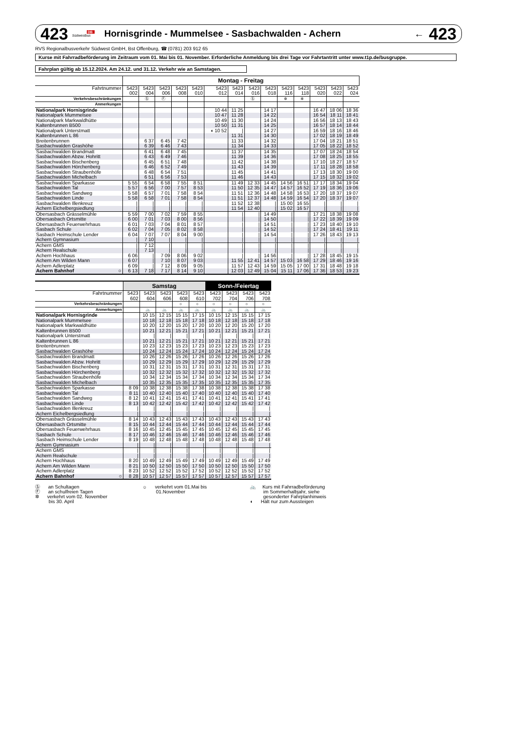423 DB
Südwestbus Hornisgrinde - Mummelsee - Sasbachwalden - Achern ← 423
RVS Regionalbusverkehr Südwest GmbH, Bst Offenburg, ☎ (0781) 203 912 65
Kurse mit Fahrradbeförderung im Zeitraum vom 01. Mai bis 01. November. Erforderliche Anmeldung bis drei Tage vor Fahrtantritt unter www.t1p.de/busgruppe.
Fahrplan gültig ab 15.12.2024. Am 24.12. und 31.12. Verkehr wie an Samstagen.
| | Montag - Freitag | | | | | | | | | | | | | |
| Fahrtnummer | 5423 002 | 5423 004 | 5423 006 | 5423 008 | 5423 010 | 5423 012 | 5423 014 | 5423 016 | 5423 018 | 5423 116 | 5423 118 | 5423 020 | 5423 022 | 5423 024 |
| Verkehrsbeschränkungen | | Ⓢ | Ⓕ | | | | | Ⓢ | | ✲ | ✲ | | | |
| Anmerkungen | | | | | | | | | | | | | | |
| Nationalpark Hornisgrinde | | | | | | 10 44 | 11 25 | | 14 17 | | | 16 47 | 18 06 | 18 36 |
| Nationalpark Mummelsee | | | | | | 10 47 | 11 28 | | 14 22 | | | 16 54 | 18 11 | 18 41 |
| Nationalpark Markwaldhütte | | | | | | 10 49 | 11 30 | | 14 24 | | | 16 56 | 18 13 | 18 43 |
| Kaltenbrunnen B500 | | | | | | 10 50 | 11 31 | | 14 25 | | | 16 57 | 18 14 | 18 44 |
| Nationalpark Unterstmatt | | | | | | ◖ 10 52 | / | | 14 27 | | | 16 59 | 18 16 | 18 46 |
| Kaltenbrunnen L 86 | | | | | | | 11 31 | | 14 30 | | | 17 02 | 18 19 | 18 49 |
| Breitenbrunnen | | 6 37 | 6 45 | 7 42 | | | 11 33 | | 14 32 | | | 17 04 | 18 21 | 18 51 |
| Sasbachwalden Grashöhe | | 6 39 | 6 46 | 7 43 | | | 11 34 | | 14 33 | | | 17 05 | 18 22 | 18 52 |
| Sasbachwalden Brandmatt | | 6 41 | 6 48 | 7 45 | | | 11 37 | | 14 35 | | | 17 07 | 18 24 | 18 54 |
| Sasbachwalden Abzw. Hohritt | | 6 43 | 6 49 | 7 46 | | | 11 39 | | 14 36 | | | 17 08 | 18 25 | 18 55 |
| Sasbachwalden Bischenberg | | 6 45 | 6 51 | 7 48 | | | 11 42 | | 14 38 | | | 17 10 | 18 27 | 18 57 |
| Sasbachwalden Hörchenberg | | 6 46 | 6 52 | 7 49 | | | 11 43 | | 14 39 | | | 17 11 | 18 28 | 18 58 |
| Sasbachwalden Straubenhöfe | | 6 48 | 6 54 | 7 51 | | | 11 45 | | 14 41 | | | 17 13 | 18 30 | 19 00 |
| Sasbachwalden Michelbach | | 6 51 | 6 56 | 7 53 | | | 11 46 | | 14 43 | | | 17 15 | 18 32 | 19 02 |
| Sasbachwalden Sparkasse | 5 55 | 6 54 | 6 58 | 7 55 | 8 51 | | 11 49 | 12 33 | 14 45 | 14 56 | 16 51 | 17 17 | 18 34 | 19 04 |
| Sasbachwalden Tal | 5 57 | 6 56 | 7 00 | 7 57 | 8 53 | | 11 50 | 12 35 | 14 47 | 14 57 | 16 52 | 17 19 | 18 36 | 19 06 |
| Sasbachwalden Sandweg | 5 58 | 6 57 | 7 01 | 7 58 | 8 54 | | 11 51 | 12 36 | 14 48 | 14 58 | 16 53 | 17 20 | 18 37 | 19 07 |
| Sasbachwalden Linde | 5 58 | 6 58 | 7 01 | 7 58 | 8 54 | | 11 51 | 12 37 | 14 48 | 14 59 | 16 54 | 17 20 | 18 37 | 19 07 |
| Sasbachwalden Illenkreuz | / | / | / | / | / | | 11 52 | 12 38 | / | 15 00 | 16 55 | / | / | / |
| Achern Eichelbergsiedlung | / | / | / | / | / | | 11 54 | 12 40 | / | 15 02 | 16 57 | / | / | / |
| Obersasbach Grässelmühle | 5 59 | 7 00 | 7 02 | 7 59 | 8 55 | | / | / | 14 49 | / | / | 17 21 | 18 38 | 19 08 |
| Obersasbach Ortsmitte | 6 00 | 7 01 | 7 03 | 8 00 | 8 56 | | / | / | 14 50 | / | / | 17 22 | 18 39 | 19 09 |
| Obersasbach Feuerwehrhaus | 6 01 | 7 03 | 7 04 | 8 01 | 8 57 | | / | / | 14 51 | / | / | 17 23 | 18 40 | 19 10 |
| Sasbach Schule | 6 02 | 7 04 | 7 05 | 8 02 | 8 58 | | / | / | 14 52 | / | / | 17 24 | 18 41 | 19 11 |
| Sasbach Heimschule Lender | 6 04 | 7 07 | 7 07 | 8 04 | 9 00 | | / | / | 14 54 | / | / | 17 26 | 18 43 | 19 13 |
| Achern Gymnasium | / | 7 10 | / | / | / | | / | / | / | / | / | / | / | / |
| Achern GMS | / | 7 12 | / | / | / | | / | / | / | / | / | / | / | / |
| Achern Realschule | / | 7 13 | / | / | / | | / | / | / | / | / | / | / | / |
| Achern Hochhaus | 6 06 | / | 7 09 | 8 06 | 9 02 | | / | / | 14 56 | / | / | 17 28 | 18 45 | 19 15 |
| Achern Am Wilden Mann | 6 07 | / | 7 10 | 8 07 | 9 03 | | 11 55 | 12 41 | 14 57 | 15 03 | 16 58 | 17 29 | 18 46 | 19 16 |
| Achern Adlerplatz | 6 09 | / | 7 12 | 8 09 | 9 05 | | 11 57 | 12 43 | 14 59 | 15 05 | 17 00 | 17 31 | 18 48 | 19 18 |
| Achern Bahnhof ○ | 6 13 | 7 18 | 7 17 | 8 14 | 9 10 | | 12 03 | 12 49 | 15 04 | 15 11 | 17 06 | 17 36 | 18 53 | 19 23 |
| | Samstag | | | | | Sonn-/Feiertag | | | |
| Fahrtnummer | 5423 602 | 5423 604 | 5423 606 | 5423 608 | 5423 610 | 5423 702 | 5423 704 | 5423 706 | 5423 708 |
| Verkehrsbeschränkungen | | | | ☼ | ☼ | ☼ | ☼ | ☼ | ☼ |
| Anmerkungen | | 🚲 | 🚲 | 🚲 | 🚲 | 🚲 | 🚲 | 🚲 | 🚲 |
| Nationalpark Hornisgrinde | | 10 15 | 12 15 | 15 15 | 17 15 | 10 15 | 12 15 | 15 15 | 17 15 |
| Nationalpark Mummelsee | | 10 18 | 12 18 | 15 18 | 17 18 | 10 18 | 12 18 | 15 18 | 17 18 |
| Nationalpark Markwaldhütte | | 10 20 | 12 20 | 15 20 | 17 20 | 10 20 | 12 20 | 15 20 | 17 20 |
| Kaltenbrunnen B500 | | 10 21 | 12 21 | 15 21 | 17 21 | 10 21 | 12 21 | 15 21 | 17 21 |
| Nationalpark Unterstmatt | | / | / | / | / | / | / | / | / |
| Kaltenbrunnen L 86 | | 10 21 | 12 21 | 15 21 | 17 21 | 10 21 | 12 21 | 15 21 | 17 21 |
| Breitenbrunnen | | 10 23 | 12 23 | 15 23 | 17 23 | 10 23 | 12 23 | 15 23 | 17 23 |
| Sasbachwalden Grashöhe | | 10 24 | 12 24 | 15 24 | 17 24 | 10 24 | 12 24 | 15 24 | 17 24 |
| Sasbachwalden Brandmatt | | 10 26 | 12 26 | 15 26 | 17 26 | 10 26 | 12 26 | 15 26 | 17 26 |
| Sasbachwalden Abzw. Hohritt | | 10 29 | 12 29 | 15 29 | 17 29 | 10 29 | 12 29 | 15 29 | 17 29 |
| Sasbachwalden Bischenberg | | 10 31 | 12 31 | 15 31 | 17 31 | 10 31 | 12 31 | 15 31 | 17 31 |
| Sasbachwalden Hörchenberg | | 10 32 | 12 32 | 15 32 | 17 32 | 10 32 | 12 32 | 15 32 | 17 32 |
| Sasbachwalden Straubenhöfe | | 10 34 | 12 34 | 15 34 | 17 34 | 10 34 | 12 34 | 15 34 | 17 34 |
| Sasbachwalden Michelbach | | 10 35 | 12 35 | 15 35 | 17 35 | 10 35 | 12 35 | 15 35 | 17 35 |
| Sasbachwalden Sparkasse | 8 09 | 10 38 | 12 38 | 15 38 | 17 38 | 10 38 | 12 38 | 15 38 | 17 38 |
| Sasbachwalden Tal | 8 11 | 10 40 | 12 40 | 15 40 | 17 40 | 10 40 | 12 40 | 15 40 | 17 40 |
| Sasbachwalden Sandweg | 8 12 | 10 41 | 12 41 | 15 41 | 17 41 | 10 41 | 12 41 | 15 41 | 17 41 |
| Sasbachwalden Linde | 8 13 | 10 42 | 12 42 | 15 42 | 17 42 | 10 42 | 12 42 | 15 42 | 17 42 |
| Sasbachwalden Illenkreuz | / | / | / | / | / | / | / | / | / |
| Achern Eichelbergsiedlung | / | / | / | / | / | / | / | / | / |
| Obersasbach Grässelmühle | 8 14 | 10 43 | 12 43 | 15 43 | 17 43 | 10 43 | 12 43 | 15 43 | 17 43 |
| Obersasbach Ortsmitte | 8 15 | 10 44 | 12 44 | 15 44 | 17 44 | 10 44 | 12 44 | 15 44 | 17 44 |
| Obersasbach Feuerwehrhaus | 8 16 | 10 45 | 12 45 | 15 45 | 17 45 | 10 45 | 12 45 | 15 45 | 17 45 |
| Sasbach Schule | 8 17 | 10 46 | 12 46 | 15 46 | 17 46 | 10 46 | 12 46 | 15 46 | 17 46 |
| Sasbach Heimschule Lender | 8 19 | 10 48 | 12 48 | 15 48 | 17 48 | 10 48 | 12 48 | 15 48 | 17 48 |
| Achern Gymnasium | / | / | / | / | / | / | / | / | / |
| Achern GMS | / | / | / | / | / | / | / | / | / |
| Achern Realschule | / | / | / | / | / | / | / | / | / |
| Achern Hochhaus | 8 20 | 10 49 | 12 49 | 15 49 | 17 49 | 10 49 | 12 49 | 15 49 | 17 49 |
| Achern Am Wilden Mann | 8 21 | 10 50 | 12 50 | 15 50 | 17 50 | 10 50 | 12 50 | 15 50 | 17 50 |
| Achern Adlerplatz | 8 23 | 10 52 | 12 52 | 15 52 | 17 52 | 10 52 | 12 52 | 15 52 | 17 52 |
| Achern Bahnhof ○ | 8 28 | 10 57 | 12 57 | 15 57 | 17 57 | 10 57 | 12 57 | 15 57 | 17 57 |
Ⓢ an Schultagen
Ⓕ an schulfreien Tagen
✲ verkehrt vom 02. November
bis 30. April
☼ verkehrt vom 01.Mai bis
01.November
🚲 Kurs mit Fahrradbeförderung
im Sommerhalbjahr, siehe
gesonderter Fahrplanhinweis
◖ Hält nur zum Aussteigen